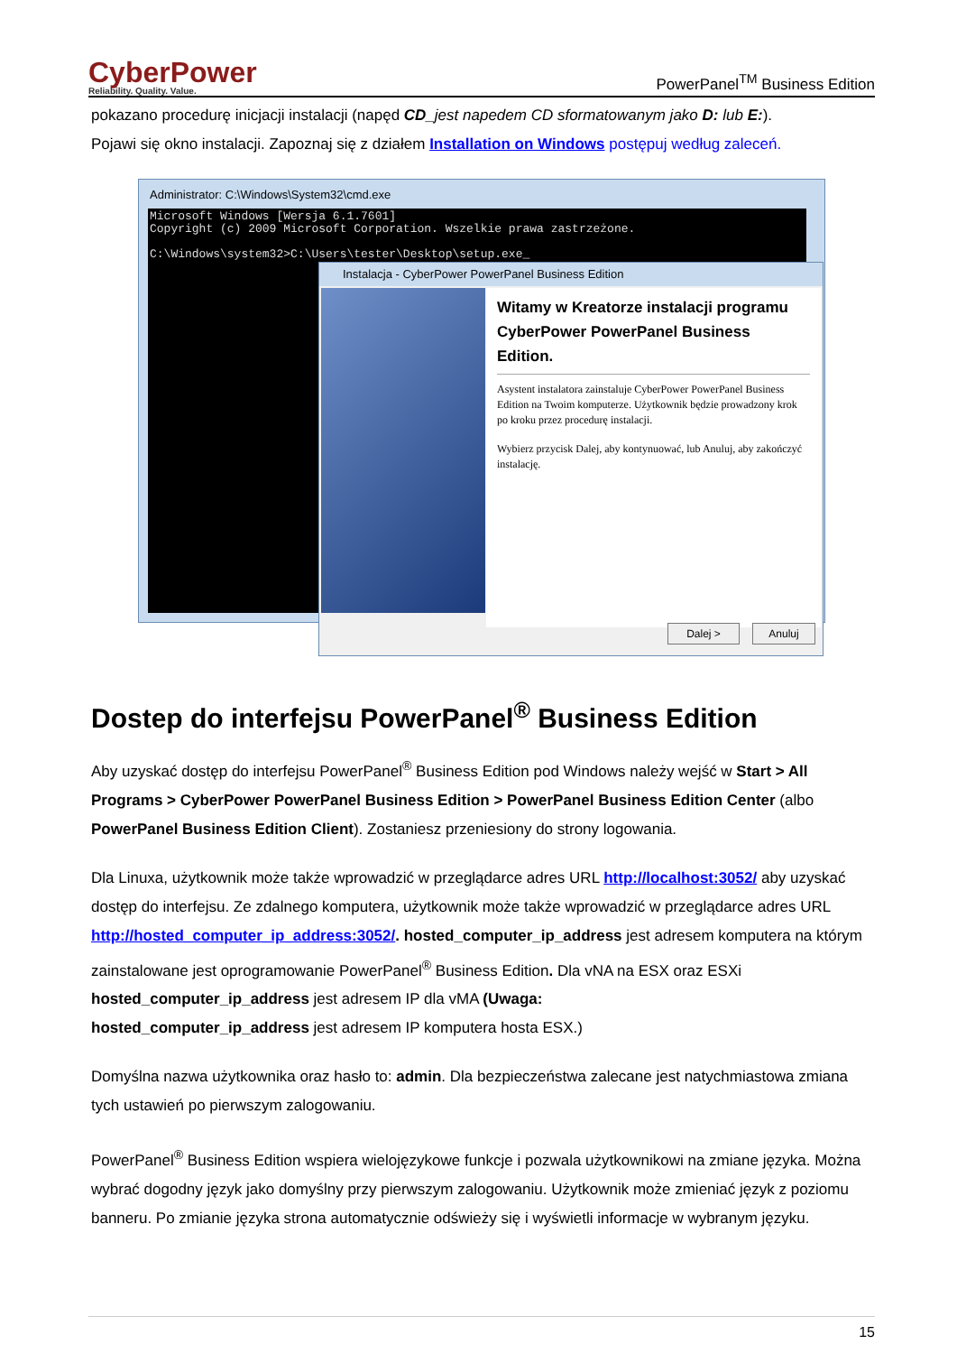CyberPower
Reliability. Quality. Value.
PowerPanel<sup>TM</sup> Business Edition
pokazano procedurę inicjacji instalacji (napęd CD_jest napedem CD sformatowanym jako D: lub E:).
Pojawi się okno instalacji. Zapoznaj się z działem Installation on Windows postępuj według zaleceń.
Administrator: C:\Windows\System32\cmd.exe
Microsoft Windows [Wersja 6.1.7601] Copyright (c) 2009 Microsoft Corporation. Wszelkie prawa zastrzeżone. C:\Windows\system32>C:\Users\tester\Desktop\setup.exe_
Instalacja - CyberPower PowerPanel Business Edition
Witamy w Kreatorze instalacji programu CyberPower PowerPanel Business Edition.
Asystent instalatora zainstaluje CyberPower PowerPanel Business Edition na Twoim komputerze. Użytkownik będzie prowadzony krok po kroku przez procedurę instalacji.
Wybierz przycisk Dalej, aby kontynuować, lub Anuluj, aby zakończyć instalację.
Dalej > Anuluj
Dostep do interfejsu PowerPanel<sup>®</sup> Business Edition
Aby uzyskać dostęp do interfejsu PowerPanel<sup>®</sup> Business Edition pod Windows należy wejść w Start > All Programs > CyberPower PowerPanel Business Edition > PowerPanel Business Edition Center (albo PowerPanel Business Edition Client). Zostaniesz przeniesiony do strony logowania.
Dla Linuxa, użytkownik może także wprowadzić w przeglądarce adres URL http://localhost:3052/ aby uzyskać dostęp do interfejsu. Ze zdalnego komputera, użytkownik może także wprowadzić w przeglądarce adres URL http://hosted_computer_ip_address:3052/. hosted_computer_ip_address jest adresem komputera na którym zainstalowane jest oprogramowanie PowerPanel<sup>®</sup> Business Edition. Dla vNA na ESX oraz ESXi hosted_computer_ip_address jest adresem IP dla vMA (Uwaga:
hosted_computer_ip_address jest adresem IP komputera hosta ESX.)
Domyślna nazwa użytkownika oraz hasło to: admin. Dla bezpieczeństwa zalecane jest natychmiastowa zmiana tych ustawień po pierwszym zalogowaniu.
PowerPanel<sup>®</sup> Business Edition wspiera wielojęzykowe funkcje i pozwala użytkownikowi na zmiane języka. Można wybrać dogodny język jako domyślny przy pierwszym zalogowaniu. Użytkownik może zmieniać język z poziomu banneru. Po zmianie języka strona automatycznie odświeży się i wyświetli informacje w wybranym języku.
15